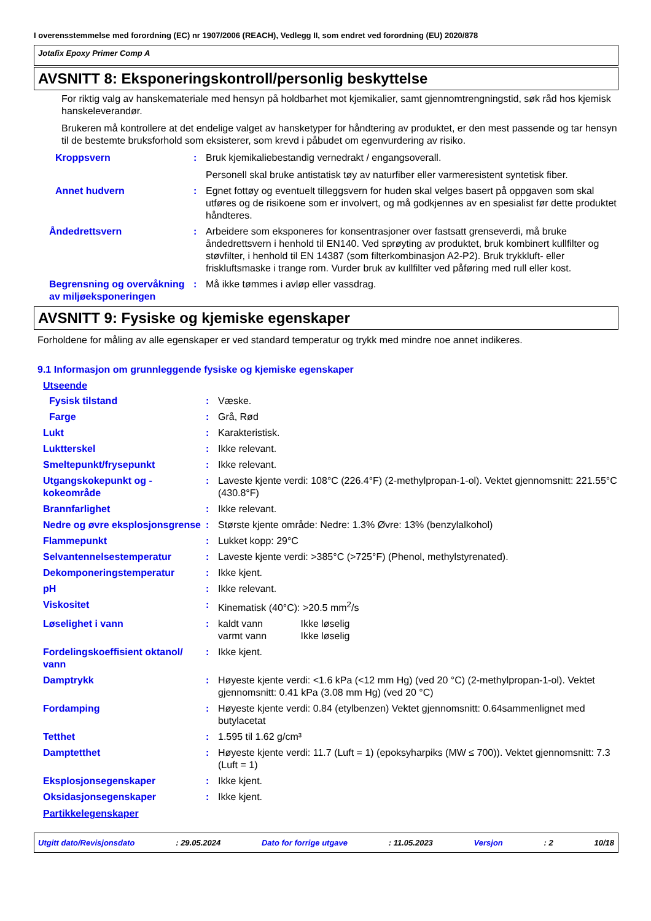I overensstemmelse med forordning (EC) nr 1907/2006 (REACH), Vedlegg II, som endret ved forordning (EU) 2020/878
Jotafix Epoxy Primer Comp A
AVSNITT 8: Eksponeringskontroll/personlig beskyttelse
For riktig valg av hanskemateriale med hensyn på holdbarhet mot kjemikalier, samt gjennomtrengningstid, søk råd hos kjemisk hanskeleverandør.
Brukeren må kontrollere at det endelige valget av hansketyper for håndtering av produktet, er den mest passende og tar hensyn til de bestemte bruksforhold som eksisterer, som krevd i påbudet om egenvurdering av risiko.
Kroppsvern : Bruk kjemikaliebestandig vernedrakt / engangsoverall.
Personell skal bruke antistatisk tøy av naturfiber eller varmeresistent syntetisk fiber.
Annet hudvern : Egnet fottøy og eventuelt tilleggsvern for huden skal velges basert på oppgaven som skal utføres og de risikoene som er involvert, og må godkjennes av en spesialist før dette produktet håndteres.
Åndedrettsvern : Arbeidere som eksponeres for konsentrasjoner over fastsatt grenseverdi, må bruke åndedrettsvern i henhold til EN140. Ved sprøyting av produktet, bruk kombinert kullfilter og støvfilter, i henhold til EN 14387 (som filterkombinasjon A2-P2). Bruk trykkluft- eller friskluftsmaske i trange rom. Vurder bruk av kullfilter ved påføring med rull eller kost.
Begrensning og overvåkning av miljøeksponeringen
: Må ikke tømmes i avløp eller vassdrag.
AVSNITT 9: Fysiske og kjemiske egenskaper
Forholdene for måling av alle egenskaper er ved standard temperatur og trykk med mindre noe annet indikeres.
9.1 Informasjon om grunnleggende fysiske og kjemiske egenskaper
Utseende
Fysisk tilstand : Væske.
Farge : Grå, Rød
Lukt : Karakteristisk.
Luktterskel : Ikke relevant.
Smeltepunkt/frysepunkt : Ikke relevant.
Utgangskokepunkt og -kokeområde
: Laveste kjente verdi: 108°C (226.4°F) (2-methylpropan-1-ol). Vektet gjennomsnitt: 221.55°C (430.8°F)
Brannfarlighet : Ikke relevant.
Nedre og øvre eksplosjonsgrense
: Største kjente område: Nedre: 1.3% Øvre: 13% (benzylalkohol)
Flammepunkt : Lukket kopp: 29°C
Selvantennelsestemperatur : Laveste kjente verdi: >385°C (>725°F) (Phenol, methylstyrenated).
Dekomponeringstemperatur : Ikke kjent.
pH : Ikke relevant.
Viskositet : Kinematisk (40°C): >20.5 mm<sup>2</sup>/s
Løselighet i vann : kaldt vann Ikke løselig
varmt vann Ikke løselig
Fordelingskoeffisient oktanol/ vann
: Ikke kjent.
Damptrykk : Høyeste kjente verdi: <1.6 kPa (<12 mm Hg) (ved 20 °C) (2-methylpropan-1-ol). Vektet gjennomsnitt: 0.41 kPa (3.08 mm Hg) (ved 20 °C)
Fordamping : Høyeste kjente verdi: 0.84 (etylbenzen) Vektet gjennomsnitt: 0.64sammenlignet med butylacetat
Tetthet : 1.595 til 1.62 g/cm³
Damptetthet : Høyeste kjente verdi: 11.7 (Luft = 1) (epoksyharpiks (MW ≤ 700)). Vektet gjennomsnitt: 7.3 (Luft = 1)
Eksplosjonsegenskaper : Ikke kjent.
Oksidasjonsegenskaper : Ikke kjent.
Partikkelegenskaper
Utgitt dato/Revisjonsdato: 29.05.2024 Dato for forrige utgave: 11.05.2023 Versjon: 2 10/18